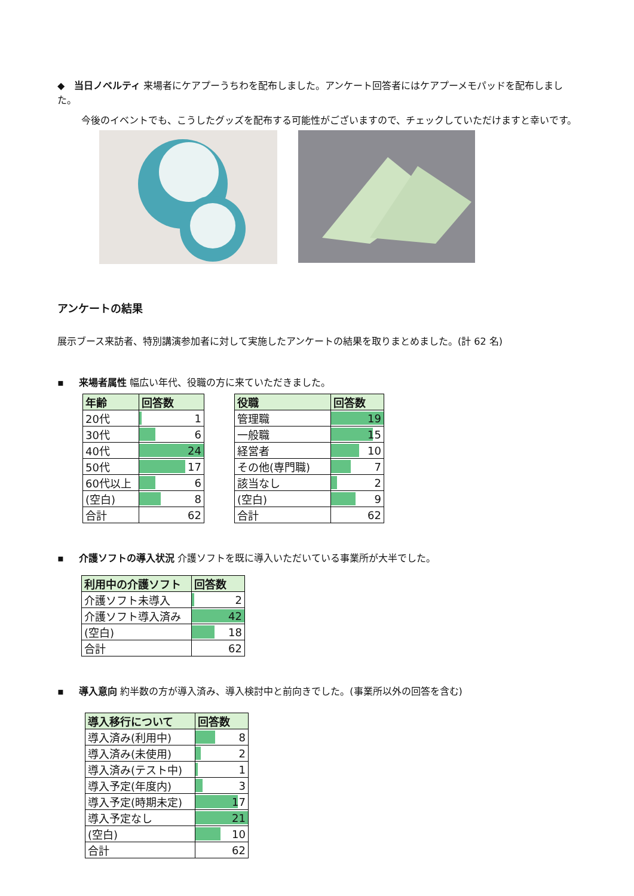◆ 当日ノベルティ 来場者にケアプーうちわを配布しました。アンケート回答者にはケアプーメモパッドを配布しました。
今後のイベントでも、こうしたグッズを配布する可能性がございますので、チェックしていただけますと幸いです。
アンケートの結果
展示ブース来訪者、特別講演参加者に対して実施したアンケートの結果を取りまとめました。(計 62 名)
▪ 来場者属性 幅広い年代、役職の方に来ていただきました。
| 年齢 | 回答数 |
| --- | --- |
| 20代 | 1 |
| 30代 | 6 |
| 40代 | 24 |
| 50代 | 17 |
| 60代以上 | 6 |
| (空白) | 8 |
| 合計 | 62 |
| 役職 | 回答数 |
| --- | --- |
| 管理職 | 19 |
| 一般職 | 15 |
| 経営者 | 10 |
| その他(専門職) | 7 |
| 該当なし | 2 |
| (空白) | 9 |
| 合計 | 62 |
▪ 介護ソフトの導入状況 介護ソフトを既に導入いただいている事業所が大半でした。
| 利用中の介護ソフト | 回答数 |
| --- | --- |
| 介護ソフト未導入 | 2 |
| 介護ソフト導入済み | 42 |
| (空白) | 18 |
| 合計 | 62 |
▪ 導入意向 約半数の方が導入済み、導入検討中と前向きでした。(事業所以外の回答を含む)
| 導入移行について | 回答数 |
| --- | --- |
| 導入済み(利用中) | 8 |
| 導入済み(未使用) | 2 |
| 導入済み(テスト中) | 1 |
| 導入予定(年度内) | 3 |
| 導入予定(時期未定) | 17 |
| 導入予定なし | 21 |
| (空白) | 10 |
| 合計 | 62 |